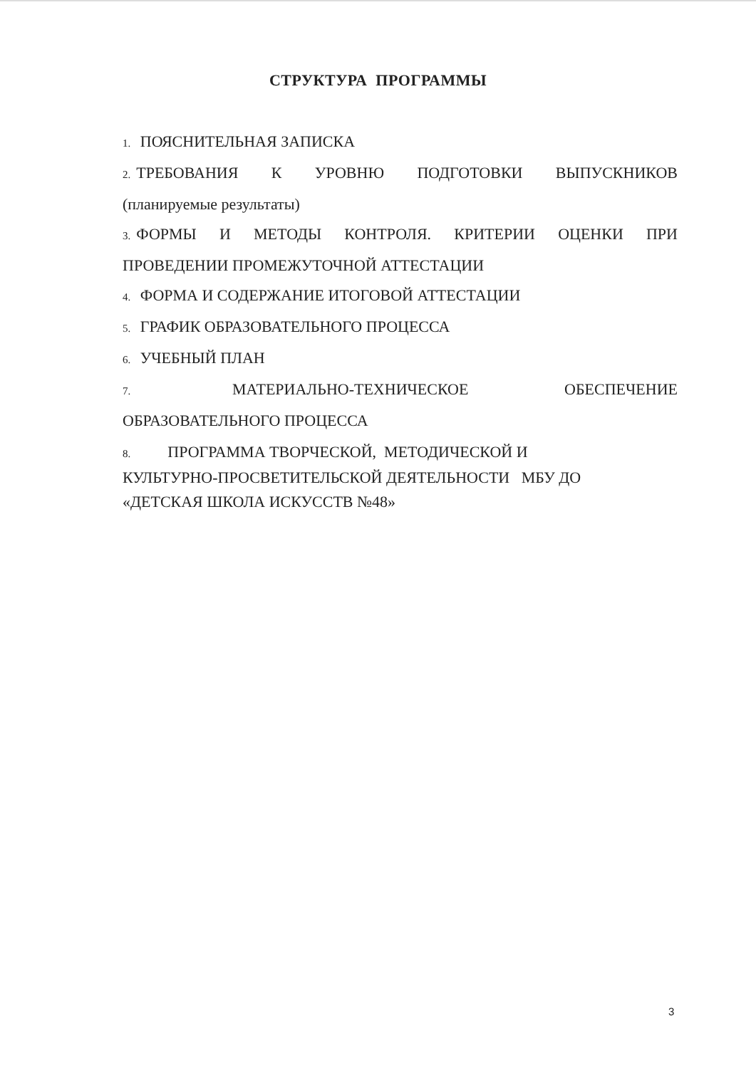СТРУКТУРА ПРОГРАММЫ
1. ПОЯСНИТЕЛЬНАЯ ЗАПИСКА
2. ТРЕБОВАНИЯ К УРОВНЮ ПОДГОТОВКИ ВЫПУСКНИКОВ
(планируемые результаты)
3. ФОРМЫ И МЕТОДЫ КОНТРОЛЯ. КРИТЕРИИ ОЦЕНКИ ПРИ
ПРОВЕДЕНИИ ПРОМЕЖУТОЧНОЙ АТТЕСТАЦИИ
4. ФОРМА И СОДЕРЖАНИЕ ИТОГОВОЙ АТТЕСТАЦИИ
5. ГРАФИК ОБРАЗОВАТЕЛЬНОГО ПРОЦЕССА
6. УЧЕБНЫЙ ПЛАН
7. МАТЕРИАЛЬНО-ТЕХНИЧЕСКОЕ ОБЕСПЕЧЕНИЕ
ОБРАЗОВАТЕЛЬНОГО ПРОЦЕССА
8. ПРОГРАММА ТВОРЧЕСКОЙ, МЕТОДИЧЕСКОЙ И
КУЛЬТУРНО-ПРОСВЕТИТЕЛЬСКОЙ ДЕЯТЕЛЬНОСТИ МБУ ДО
«ДЕТСКАЯ ШКОЛА ИСКУССТВ №48»
3